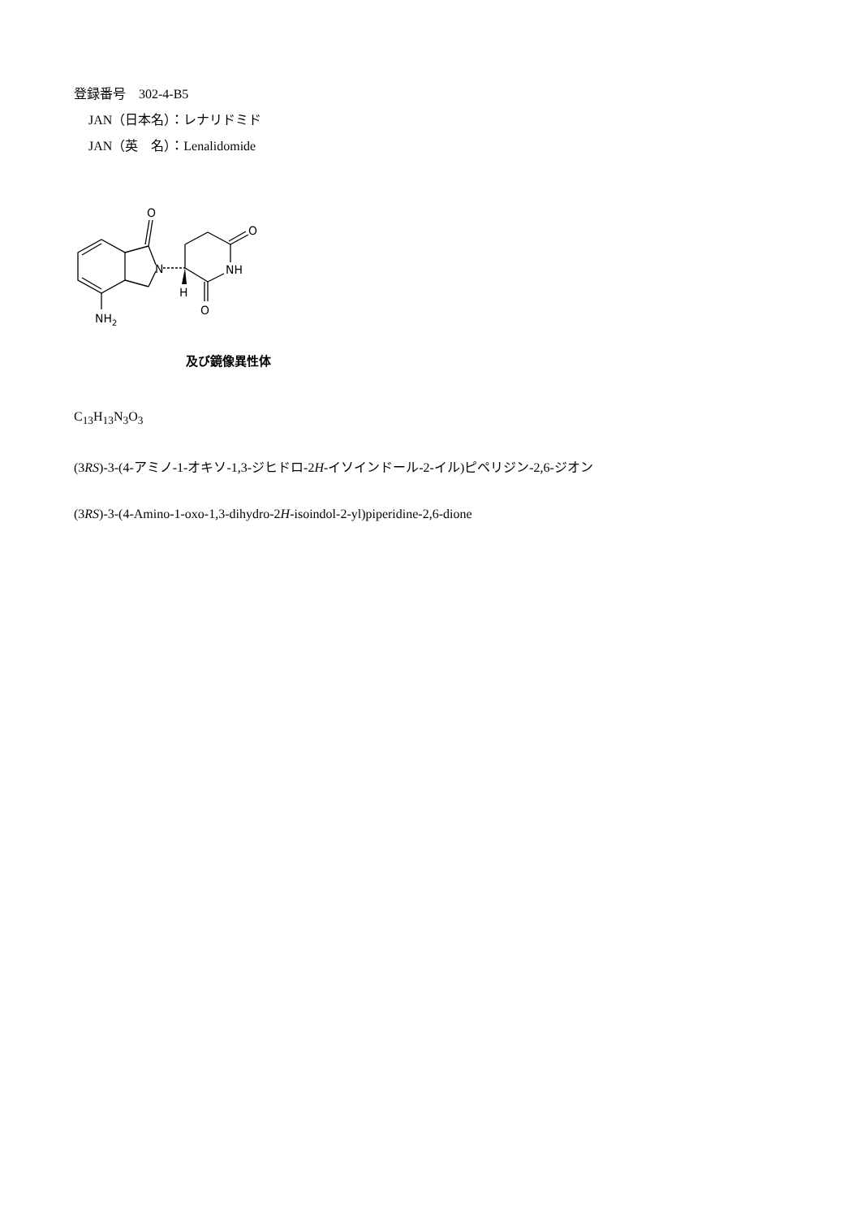登録番号　302-4-B5
JAN（日本名）：レナリドミド
JAN（英　名）：Lenalidomide
O
N
O
NH
H
O
NH2
及び鏡像異性体
C<sub>13</sub>H<sub>13</sub>N<sub>3</sub>O<sub>3</sub>
(3RS)-3-(4-アミノ-1-オキソ-1,3-ジヒドロ-2H-イソインドール-2-イル)ピペリジン-2,6-ジオン
(3RS)-3-(4-Amino-1-oxo-1,3-dihydro-2H-isoindol-2-yl)piperidine-2,6-dione